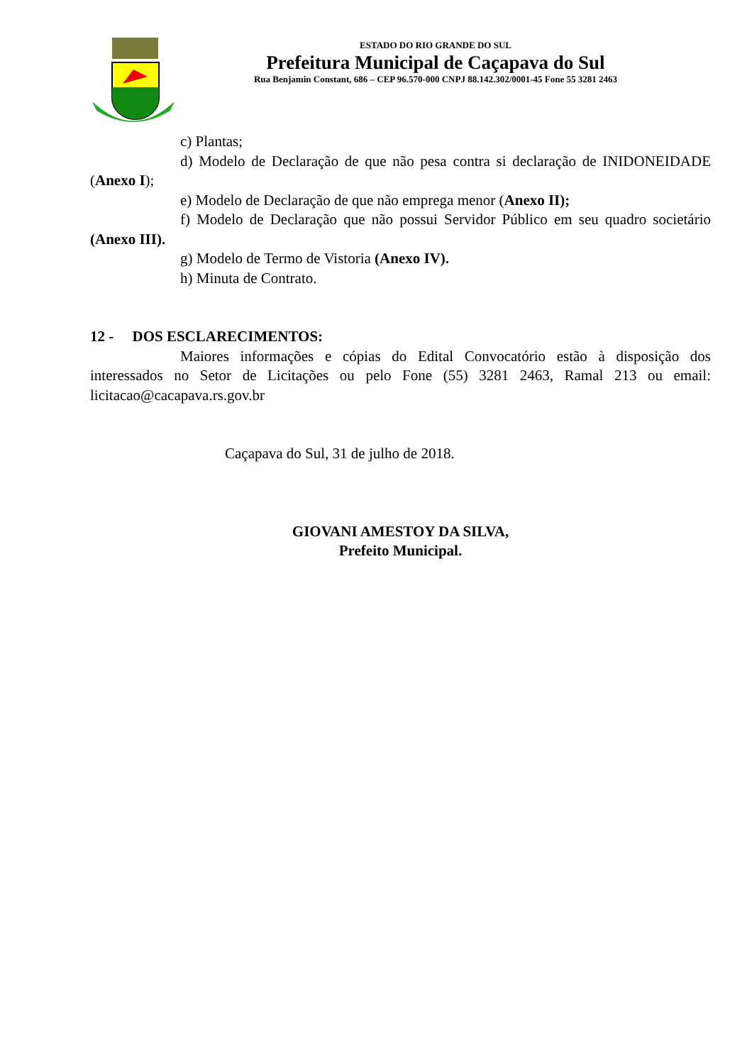ESTADO DO RIO GRANDE DO SUL
Prefeitura Municipal de Caçapava do Sul
Rua Benjamin Constant, 686 – CEP 96.570-000 CNPJ 88.142.302/0001-45 Fone 55 3281 2463
c) Plantas;
d) Modelo de Declaração de que não pesa contra si declaração de INIDONEIDADE (Anexo I);
e) Modelo de Declaração de que não emprega menor (Anexo II);
f) Modelo de Declaração que não possui Servidor Público em seu quadro societário (Anexo III).
g) Modelo de Termo de Vistoria (Anexo IV).
h) Minuta de Contrato.
12 - DOS ESCLARECIMENTOS:
Maiores informações e cópias do Edital Convocatório estão à disposição dos interessados no Setor de Licitações ou pelo Fone (55) 3281 2463, Ramal 213 ou email: licitacao@cacapava.rs.gov.br
Caçapava do Sul, 31 de julho de 2018.
GIOVANI AMESTOY DA SILVA,
Prefeito Municipal.